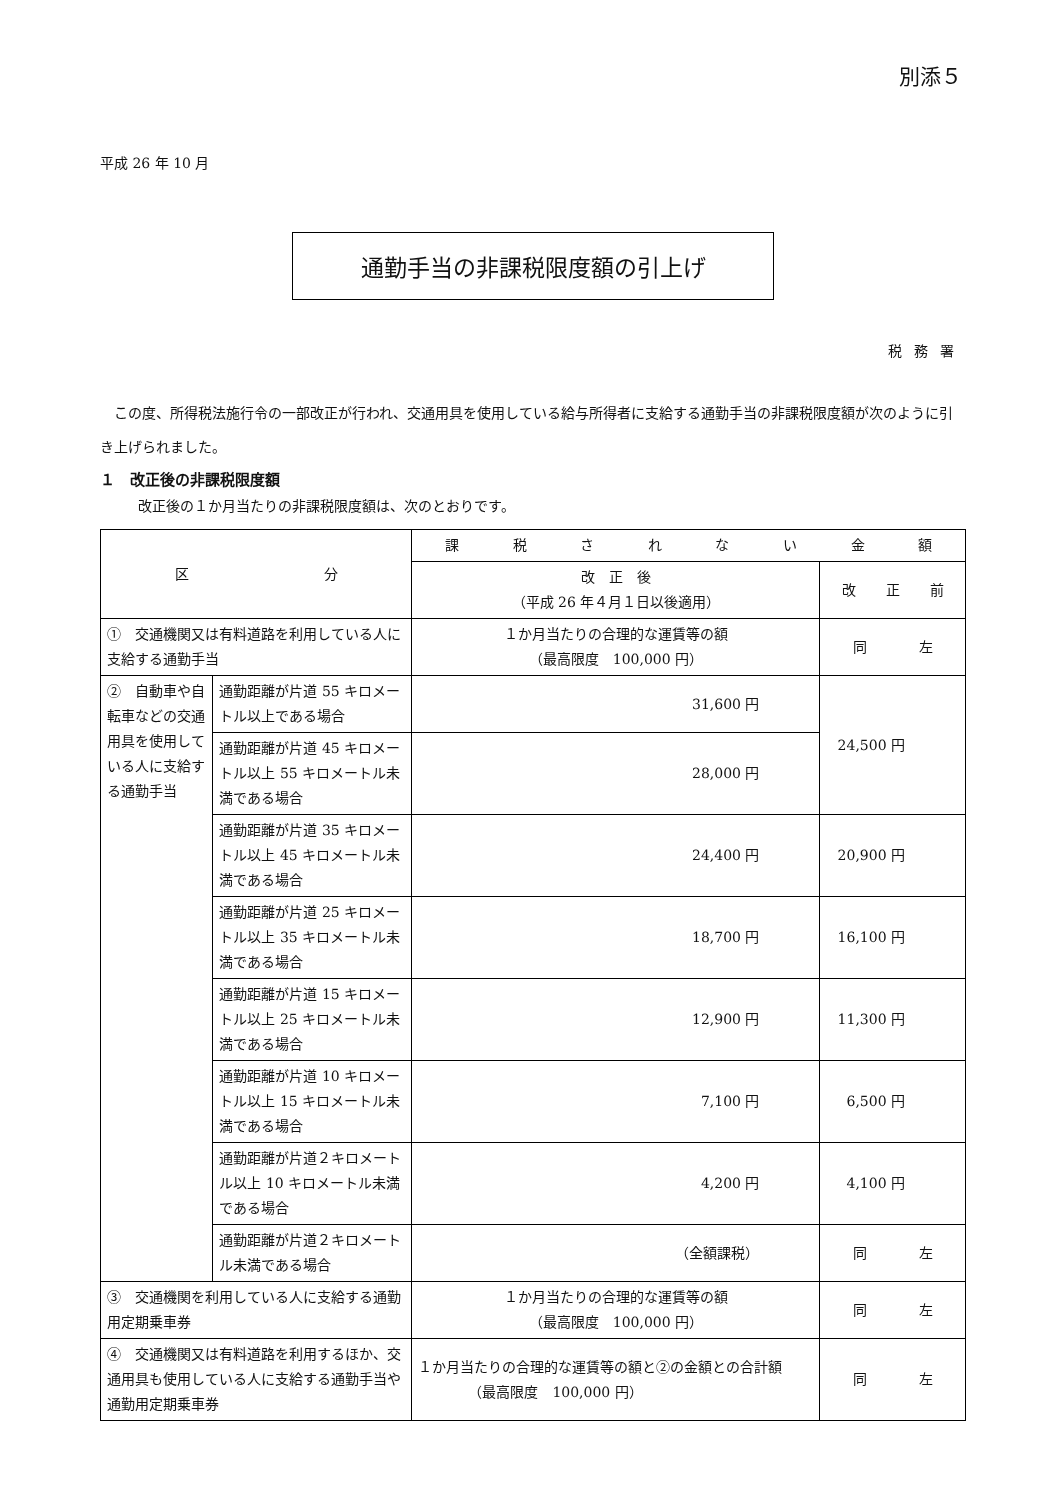別添５
平成 26 年 10 月
通勤手当の非課税限度額の引上げ
税務署
この度、所得税法施行令の一部改正が行われ、交通用具を使用している給与所得者に支給する通勤手当の非課税限度額が次のように引き上げられました。
１　改正後の非課税限度額
改正後の１か月当たりの非課税限度額は、次のとおりです。
| 区 分 | | 課 税 さ れ な い 金 額 | |
| --- | --- | --- | --- |
| | | 改 正 後 （平成 26 年４月１日以後適用） | 改 正 前 |
| ① 交通機関又は有料道路を利用している人に支給する通勤手当 | | １か月当たりの合理的な運賃等の額 （最高限度 100,000 円） | 同 左 |
| ② 自動車や自転車などの交通用具を使用している人に支給する通勤手当 | 通勤距離が片道 55 キロメートル以上である場合 | 31,600 円 | 24,500 円 |
| | 通勤距離が片道 45 キロメートル以上 55 キロメートル未満である場合 | 28,000 円 | |
| | 通勤距離が片道 35 キロメートル以上 45 キロメートル未満である場合 | 24,400 円 | 20,900 円 |
| | 通勤距離が片道 25 キロメートル以上 35 キロメートル未満である場合 | 18,700 円 | 16,100 円 |
| | 通勤距離が片道 15 キロメートル以上 25 キロメートル未満である場合 | 12,900 円 | 11,300 円 |
| | 通勤距離が片道 10 キロメートル以上 15 キロメートル未満である場合 | 7,100 円 | 6,500 円 |
| | 通勤距離が片道２キロメートル以上 10 キロメートル未満である場合 | 4,200 円 | 4,100 円 |
| | 通勤距離が片道２キロメートル未満である場合 | （全額課税） | 同 左 |
| ③ 交通機関を利用している人に支給する通勤用定期乗車券 | | １か月当たりの合理的な運賃等の額 （最高限度 100,000 円） | 同 左 |
| ④ 交通機関又は有料道路を利用するほか、交通用具も使用している人に支給する通勤手当や通勤用定期乗車券 | | １か月当たりの合理的な運賃等の額と②の金額との合計額 （最高限度 100,000 円） | 同 左 |